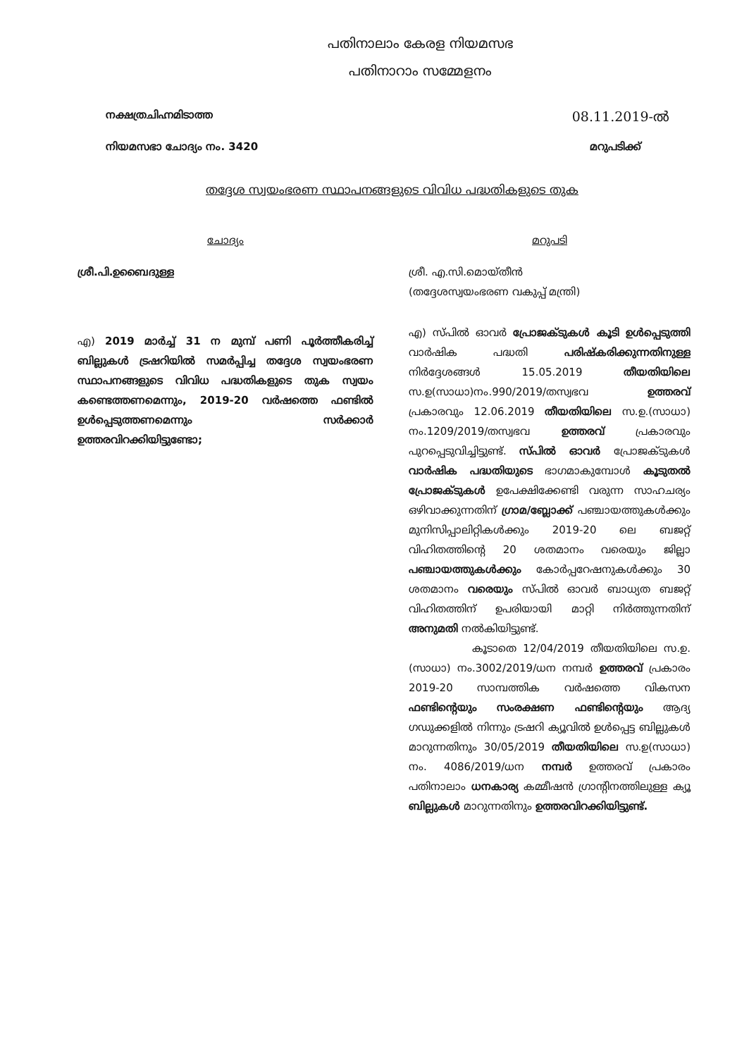പതിനാലാം കേരള നിയമസഭ
പതിനാറാം സമ്മേളനം
നക്ഷത്രചിഹ്നമിടാത്ത
08.11.2019-ൽ
നിയമസഭാ ചോദ്യം നം. 3420 മറുപടിക്ക്
തദ്ദേശ സ്വയംഭരണ സ്ഥാപനങ്ങളുടെ വിവിധ പദ്ധതികളുടെ തുക
ചോദ്യം
ശ്രീ.പി.ഉബൈദുള്ള
എ) 2019 മാർച്ച് 31 ന മുമ്പ് പണി പൂർത്തീകരിച്ച് ബില്ലുകൾ ട്രഷറിയിൽ സമർപ്പിച്ച തദ്ദേശ സ്വയംഭരണ സ്ഥാപനങ്ങളുടെ വിവിധ പദ്ധതികളുടെ തുക സ്വയം കണ്ടെത്തണമെന്നും, 2019-20 വർഷത്തെ ഫണ്ടിൽ ഉൾപ്പെടുത്തണമെന്നും സർക്കാർ ഉത്തരവിറക്കിയിട്ടുണ്ടോ;
മറുപടി
ശ്രീ. എ.സി.മൊയ്തീൻ
(തദ്ദേശസ്വയംഭരണ വകുപ്പ് മന്ത്രി)
എ) സ്പിൽ ഓവർ പ്രോജക്ടുകൾ കൂടി ഉൾപ്പെടുത്തി വാർഷിക പദ്ധതി പരിഷ്കരിക്കുന്നതിനുള്ള നിർദ്ദേശങ്ങൾ 15.05.2019 തീയതിയിലെ സ.ഉ(സാധാ)നം.990/2019/തസ്വഭവ ഉത്തരവ് പ്രകാരവും 12.06.2019 തീയതിയിലെ സ.ഉ.(സാധാ) നം.1209/2019/തസ്വഭവ ഉത്തരവ് പ്രകാരവും പുറപ്പെടുവിച്ചിട്ടുണ്ട്. സ്പിൽ ഓവർ പ്രോജക്ടുകൾ വാർഷിക പദ്ധതിയുടെ ഭാഗമാകുമ്പോൾ കൂടുതൽ പ്രോജക്ടുകൾ ഉപേക്ഷിക്കേണ്ടി വരുന്ന സാഹചര്യം ഒഴിവാക്കുന്നതിന് ഗ്രാമ/ബ്ലോക്ക് പഞ്ചായത്തുകൾക്കും മുനിസിപ്പാലിറ്റികൾക്കും 2019-20 ലെ ബജറ്റ് വിഹിതത്തിന്റെ 20 ശതമാനം വരെയും ജില്ലാ പഞ്ചായത്തുകൾക്കും കോർപ്പറേഷനുകൾക്കും 30 ശതമാനം വരെയും സ്പിൽ ഓവർ ബാധ്യത ബജറ്റ് വിഹിതത്തിന് ഉപരിയായി മാറ്റി നിർത്തുന്നതിന് അനുമതി നൽകിയിട്ടുണ്ട്.
കൂടാതെ 12/04/2019 തീയതിയിലെ സ.ഉ.(സാധാ) നം.3002/2019/ധന നമ്പർ ഉത്തരവ് പ്രകാരം 2019-20 സാമ്പത്തിക വർഷത്തെ വികസന ഫണ്ടിന്റെയും സംരക്ഷണ ഫണ്ടിന്റെയും ആദ്യ ഗഡുക്കളിൽ നിന്നും ട്രഷറി ക്യൂവിൽ ഉൾപ്പെട്ട ബില്ലുകൾ മാറുന്നതിനും 30/05/2019 തീയതിയിലെ സ.ഉ(സാധാ) നം. 4086/2019/ധന നമ്പർ ഉത്തരവ് പ്രകാരം പതിനാലാം ധനകാര്യ കമ്മീഷൻ ഗ്രാന്റിനത്തിലുള്ള ക്യൂ ബില്ലുകൾ മാറുന്നതിനും ഉത്തരവിറക്കിയിട്ടുണ്ട്.